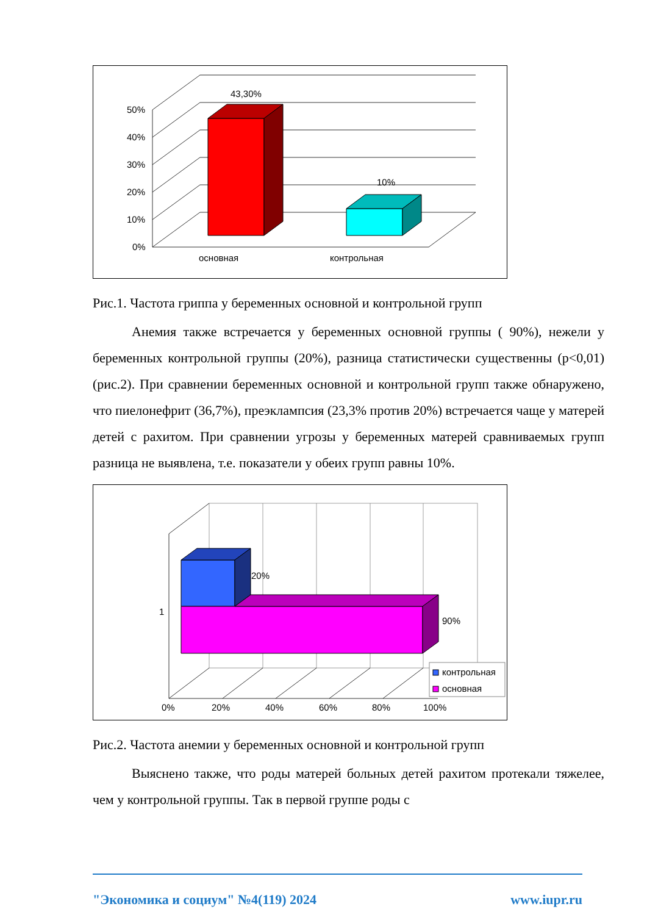43,30%
10%
50%
40%
30%
20%
10%
0%
основная
контрольная
Рис.1. Частота гриппа у беременных основной и контрольной групп
Анемия также встречается у беременных основной группы ( 90%), нежели у беременных контрольной группы (20%), разница статистически существенны (р<0,01) (рис.2). При сравнении беременных основной и контрольной групп также обнаружено, что пиелонефрит (36,7%), преэклампсия (23,3% против 20%) встречается чаще у матерей детей с рахитом. При сравнении угрозы у беременных матерей сравниваемых групп разница не выявлена, т.е. показатели у обеих групп равны 10%.
20%
90%
1
контрольная
основная
0%
20%
40%
60%
80%
100%
Рис.2. Частота анемии у беременных основной и контрольной групп
Выяснено также, что роды матерей больных детей рахитом протекали тяжелее, чем у контрольной группы. Так в первой группе роды с
"Экономика и социум" №4(119) 2024 www.iupr.ru